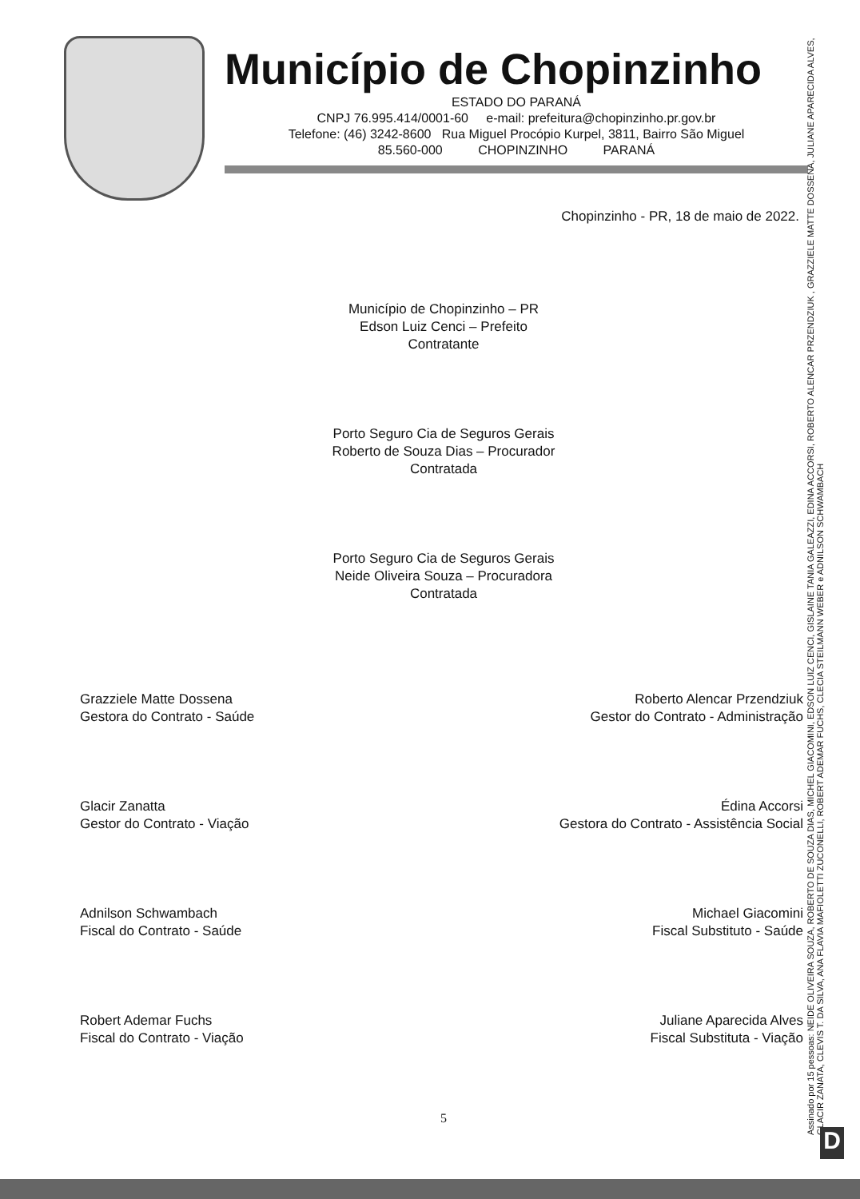Município de Chopinzinho
ESTADO DO PARANÁ
CNPJ 76.995.414/0001-60 e-mail: prefeitura@chopinzinho.pr.gov.br
Telefone: (46) 3242-8600 Rua Miguel Procópio Kurpel, 3811, Bairro São Miguel
85.560-000 CHOPINZINHO PARANÁ
Chopinzinho - PR, 18 de maio de 2022.
Município de Chopinzinho – PR
Edson Luiz Cenci – Prefeito
Contratante
Porto Seguro Cia de Seguros Gerais
Roberto de Souza Dias – Procurador
Contratada
Porto Seguro Cia de Seguros Gerais
Neide Oliveira Souza – Procuradora
Contratada
Grazziele Matte Dossena
Gestora do Contrato - Saúde
Roberto Alencar Przendziuk
Gestor do Contrato - Administração
Glacir Zanatta
Gestor do Contrato - Viação
Édina Accorsi
Gestora do Contrato - Assistência Social
Adnilson Schwambach
Fiscal do Contrato - Saúde
Michael Giacomini
Fiscal Substituto - Saúde
Robert Ademar Fuchs
Fiscal do Contrato - Viação
Juliane Aparecida Alves
Fiscal Substituta - Viação
5
Assinado por 15 pessoas: NEIDE OLIVEIRA SOUZA, ROBERTO DE SOUZA DIAS, MICHEL GIACOMINI, EDSON LUIZ CENCI, GISLAINE TANIA GALEAZZI, EDINA ACCORSI, ROBERTO ALENCAR PRZENDZIUK , GRAZZIELE MATTE DOSSENA, JULIANE APARECIDA ALVES, GLACIR ZANATA, CLEVIS T. DA SILVA, ANA FLAVIA MAFIOLETTI ZUCONELLI, ROBERT ADEMAR FUCHS, CLECIA STEILMANN WEBER e ADNILSON SCHWAMBACH
D